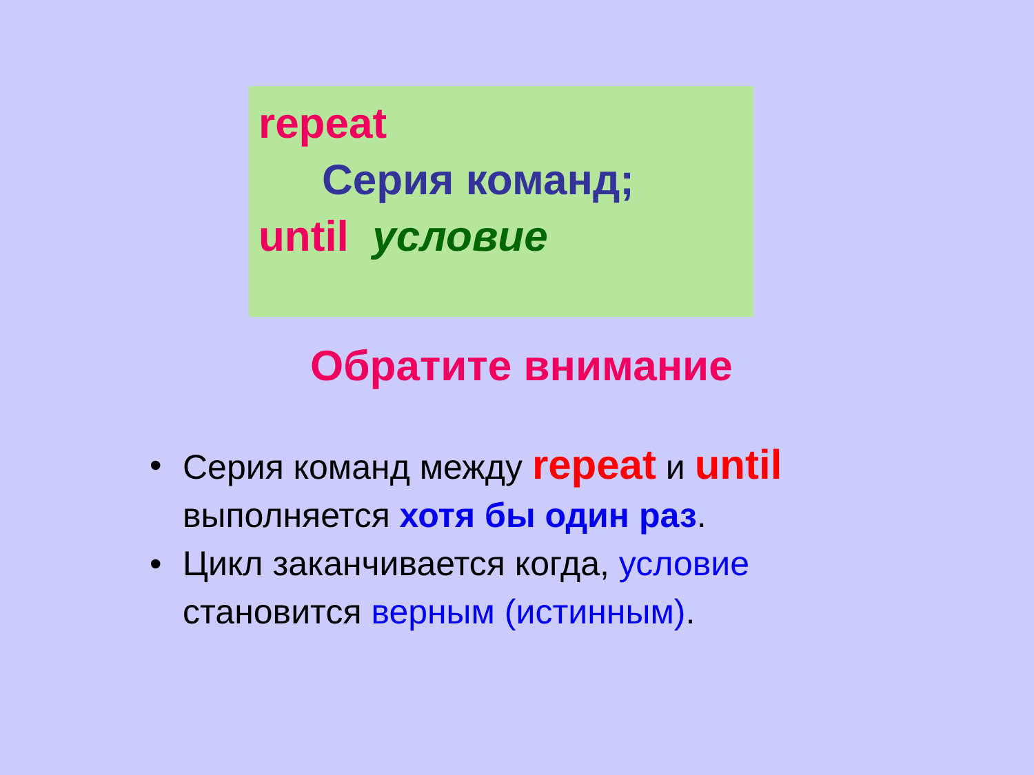repeat
Серия команд;
until условие
Обратите внимание
• Серия команд между repeat и until выполняется хотя бы один раз.
• Цикл заканчивается когда, условие становится верным (истинным).